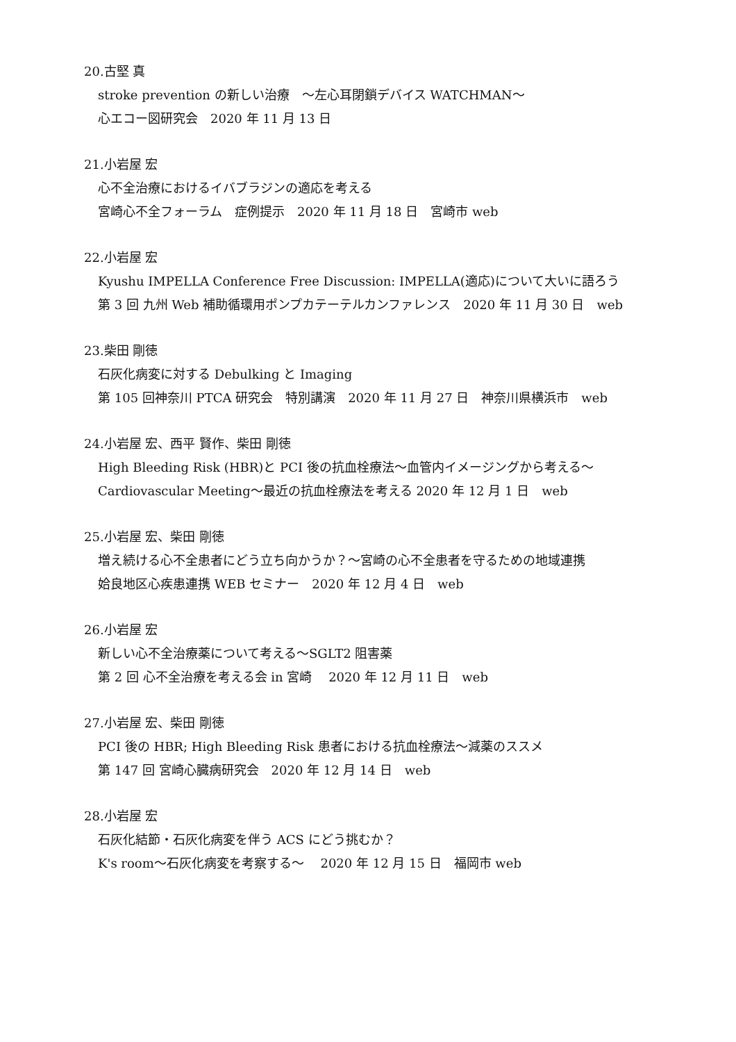20.古堅 真
stroke prevention の新しい治療　～左心耳閉鎖デバイス WATCHMAN～
心エコー図研究会　2020 年 11 月 13 日
21.小岩屋 宏
心不全治療におけるイバブラジンの適応を考える
宮崎心不全フォーラム　症例提示　2020 年 11 月 18 日　宮崎市 web
22.小岩屋 宏
Kyushu IMPELLA Conference Free Discussion: IMPELLA(適応)について大いに語ろう
第 3 回 九州 Web 補助循環用ポンプカテーテルカンファレンス　2020 年 11 月 30 日　web
23.柴田 剛徳
石灰化病変に対する Debulking と Imaging
第 105 回神奈川 PTCA 研究会　特別講演　2020 年 11 月 27 日　神奈川県横浜市　web
24.小岩屋 宏、西平 賢作、柴田 剛徳
High Bleeding Risk (HBR)と PCI 後の抗血栓療法～血管内イメージングから考える～
Cardiovascular Meeting～最近の抗血栓療法を考える 2020 年 12 月 1 日　web
25.小岩屋 宏、柴田 剛徳
増え続ける心不全患者にどう立ち向かうか？～宮崎の心不全患者を守るための地域連携
姶良地区心疾患連携 WEB セミナー　2020 年 12 月 4 日　web
26.小岩屋 宏
新しい心不全治療薬について考える～SGLT2 阻害薬
第 2 回 心不全治療を考える会 in 宮崎　 2020 年 12 月 11 日　web
27.小岩屋 宏、柴田 剛徳
PCI 後の HBR; High Bleeding Risk 患者における抗血栓療法～減薬のススメ
第 147 回 宮崎心臓病研究会　2020 年 12 月 14 日　web
28.小岩屋 宏
石灰化結節・石灰化病変を伴う ACS にどう挑むか？
K's room～石灰化病変を考察する～　 2020 年 12 月 15 日　福岡市 web